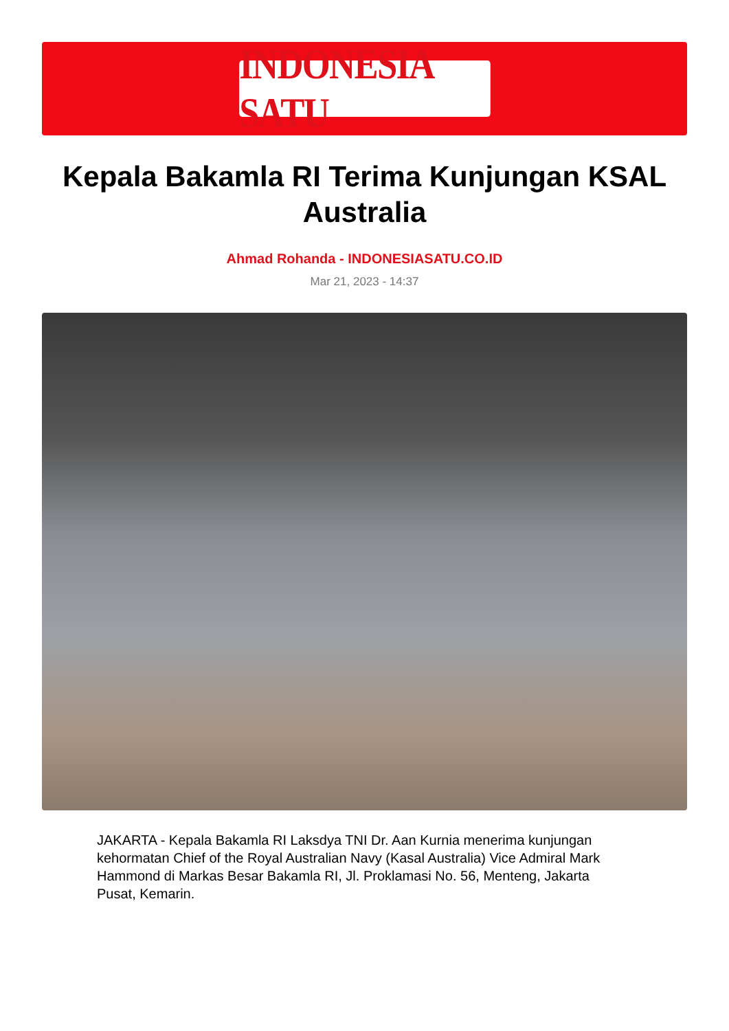INDONESIA SATU
Kepala Bakamla RI Terima Kunjungan KSAL Australia
Ahmad Rohanda - INDONESIASATU.CO.ID
Mar 21, 2023 - 14:37
JAKARTA - Kepala Bakamla RI Laksdya TNI Dr. Aan Kurnia menerima kunjungan kehormatan Chief of the Royal Australian Navy (Kasal Australia) Vice Admiral Mark Hammond di Markas Besar Bakamla RI, Jl. Proklamasi No. 56, Menteng, Jakarta Pusat, Kemarin.